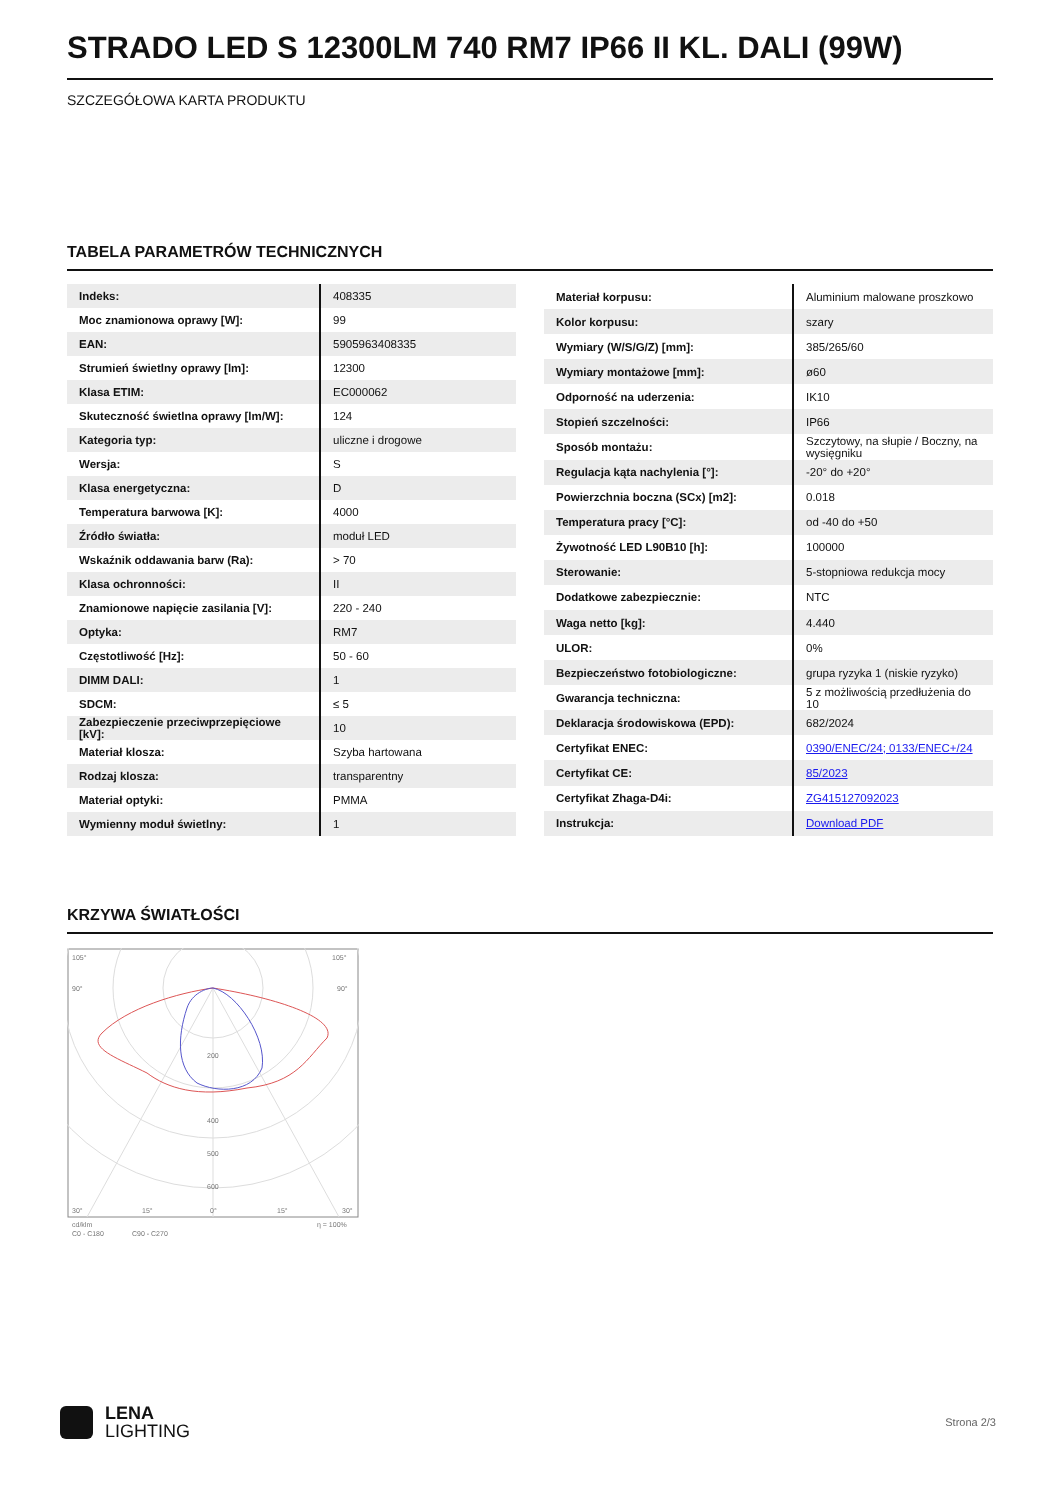STRADO LED S 12300LM 740 RM7 IP66 II KL. DALI (99W)
SZCZEGÓŁOWA KARTA PRODUKTU
TABELA PARAMETRÓW TECHNICZNYCH
| Indeks: | 408335 |
| Moc znamionowa oprawy [W]: | 99 |
| EAN: | 5905963408335 |
| Strumień świetlny oprawy [lm]: | 12300 |
| Klasa ETIM: | EC000062 |
| Skuteczność świetlna oprawy [lm/W]: | 124 |
| Kategoria typ: | uliczne i drogowe |
| Wersja: | S |
| Klasa energetyczna: | D |
| Temperatura barwowa [K]: | 4000 |
| Źródło światła: | moduł LED |
| Wskaźnik oddawania barw (Ra): | > 70 |
| Klasa ochronności: | II |
| Znamionowe napięcie zasilania [V]: | 220 - 240 |
| Optyka: | RM7 |
| Częstotliwość [Hz]: | 50 - 60 |
| DIMM DALI: | 1 |
| SDCM: | ≤ 5 |
| Zabezpieczenie przeciwprzepięciowe [kV]: | 10 |
| Materiał klosza: | Szyba hartowana |
| Rodzaj klosza: | transparentny |
| Materiał optyki: | PMMA |
| Wymienny moduł świetlny: | 1 |
| Materiał korpusu: | Aluminium malowane proszkowo |
| Kolor korpusu: | szary |
| Wymiary (W/S/G/Z) [mm]: | 385/265/60 |
| Wymiary montażowe [mm]: | ø60 |
| Odporność na uderzenia: | IK10 |
| Stopień szczelności: | IP66 |
| Sposób montażu: | Szczytowy, na słupie / Boczny, na wysięgniku |
| Regulacja kąta nachylenia [°]: | -20° do +20° |
| Powierzchnia boczna (SCx) [m2]: | 0.018 |
| Temperatura pracy [°C]: | od -40 do +50 |
| Żywotność LED L90B10 [h]: | 100000 |
| Sterowanie: | 5-stopniowa redukcja mocy |
| Dodatkowe zabezpiecznie: | NTC |
| Waga netto [kg]: | 4.440 |
| ULOR: | 0% |
| Bezpieczeństwo fotobiologiczne: | grupa ryzyka 1 (niskie ryzyko) |
| Gwarancja techniczna: | 5 z możliwością przedłużenia do 10 |
| Deklaracja środowiskowa (EPD): | 682/2024 |
| Certyfikat ENEC: | 0390/ENEC/24; 0133/ENEC+/24 |
| Certyfikat CE: | 85/2023 |
| Certyfikat Zhaga-D4i: | ZG415127092023 |
| Instrukcja: | Download PDF |
KRZYWA ŚWIATŁOŚCI
105°
105°
90°
90°
200
400
500
600
30°
15°
0°
15°
30°
cd/klm
C0 - C180
C90 - C270
η = 100%
LENA
LIGHTING
Strona 2/3